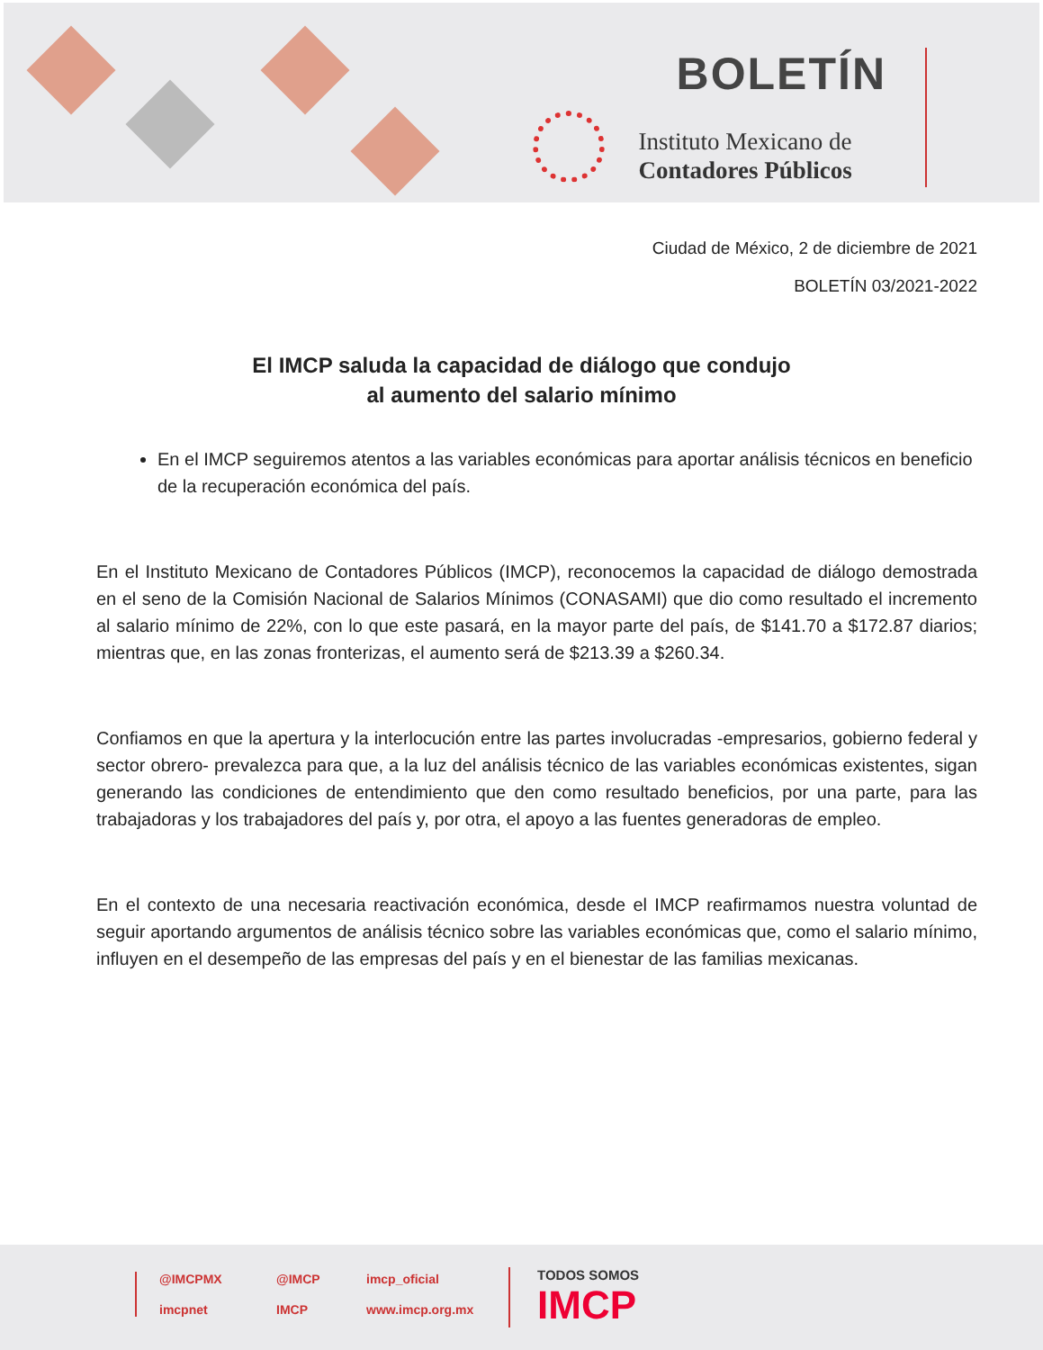BOLETÍN
Instituto Mexicano de
Contadores Públicos
Ciudad de México, 2 de diciembre de 2021
BOLETÍN 03/2021-2022
El IMCP saluda la capacidad de diálogo que condujo
al aumento del salario mínimo
En el IMCP seguiremos atentos a las variables económicas para aportar análisis técnicos en beneficio de la recuperación económica del país.
En el Instituto Mexicano de Contadores Públicos (IMCP), reconocemos la capacidad de diálogo demostrada en el seno de la Comisión Nacional de Salarios Mínimos (CONASAMI) que dio como resultado el incremento al salario mínimo de 22%, con lo que este pasará, en la mayor parte del país, de $141.70 a $172.87 diarios; mientras que, en las zonas fronterizas, el aumento será de $213.39 a $260.34.
Confiamos en que la apertura y la interlocución entre las partes involucradas -empresarios, gobierno federal y sector obrero- prevalezca para que, a la luz del análisis técnico de las variables económicas existentes, sigan generando las condiciones de entendimiento que den como resultado beneficios, por una parte, para las trabajadoras y los trabajadores del país y, por otra, el apoyo a las fuentes generadoras de empleo.
En el contexto de una necesaria reactivación económica, desde el IMCP reafirmamos nuestra voluntad de seguir aportando argumentos de análisis técnico sobre las variables económicas que, como el salario mínimo, influyen en el desempeño de las empresas del país y en el bienestar de las familias mexicanas.
@IMCPMX @IMCP imcp_oficial imcpnet IMCP www.imcp.org.mx
TODOS SOMOS
IMCP